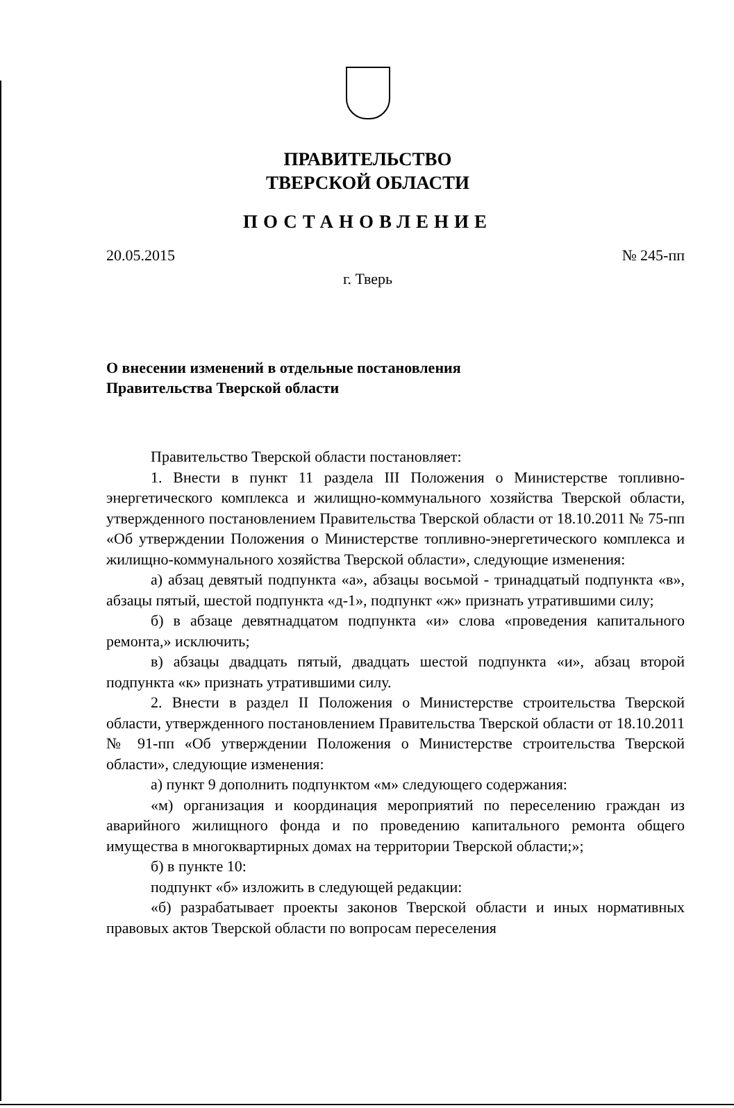ПРАВИТЕЛЬСТВО
ТВЕРСКОЙ ОБЛАСТИ
ПОСТАНОВЛЕНИЕ
20.05.2015 № 245-пп
г. Тверь
О внесении изменений в отдельные постановления
Правительства Тверской области
Правительство Тверской области постановляет:
1. Внести в пункт 11 раздела III Положения о Министерстве топливно-энергетического комплекса и жилищно-коммунального хозяйства Тверской области, утвержденного постановлением Правительства Тверской области от 18.10.2011 № 75-пп «Об утверждении Положения о Министерстве топливно-энергетического комплекса и жилищно-коммунального хозяйства Тверской области», следующие изменения:
а) абзац девятый подпункта «а», абзацы восьмой - тринадцатый подпункта «в», абзацы пятый, шестой подпункта «д-1», подпункт «ж» признать утратившими силу;
б) в абзаце девятнадцатом подпункта «и» слова «проведения капитального ремонта,» исключить;
в) абзацы двадцать пятый, двадцать шестой подпункта «и», абзац второй подпункта «к» признать утратившими силу.
2. Внести в раздел II Положения о Министерстве строительства Тверской области, утвержденного постановлением Правительства Тверской области от 18.10.2011 № 91-пп «Об утверждении Положения о Министерстве строительства Тверской области», следующие изменения:
а) пункт 9 дополнить подпунктом «м» следующего содержания:
«м) организация и координация мероприятий по переселению граждан из аварийного жилищного фонда и по проведению капитального ремонта общего имущества в многоквартирных домах на территории Тверской области;»;
б) в пункте 10:
подпункт «б» изложить в следующей редакции:
«б) разрабатывает проекты законов Тверской области и иных нормативных правовых актов Тверской области по вопросам переселения